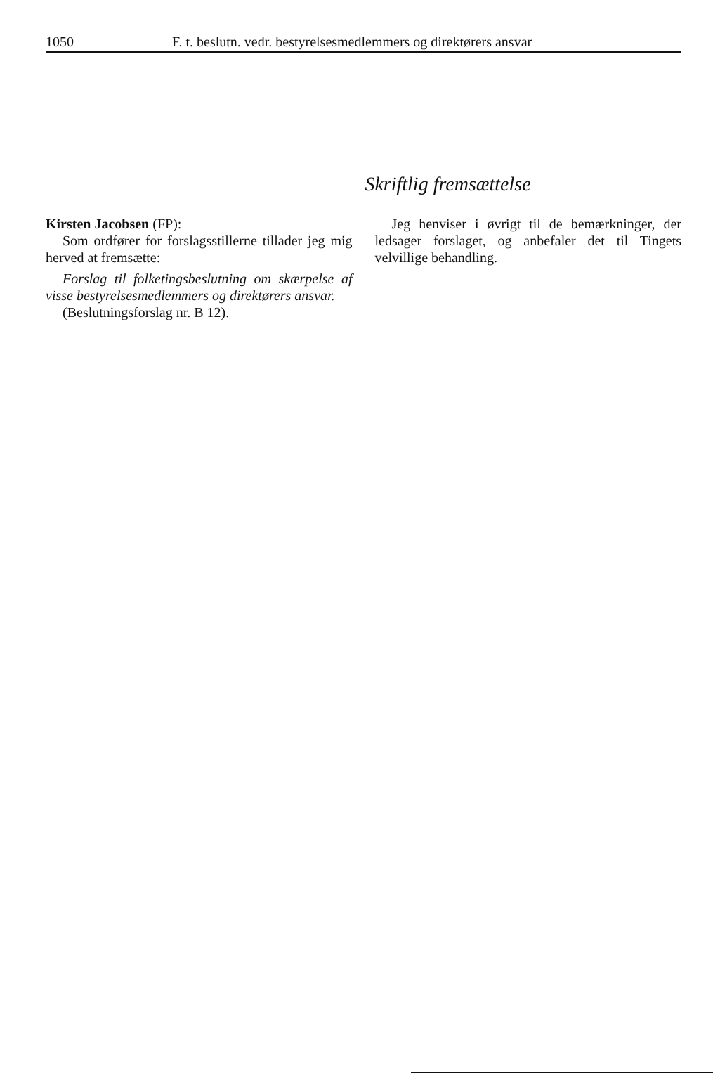1050 F. t. beslutn. vedr. bestyrelsesmedlemmers og direktørers ansvar
Skriftlig fremsættelse
Kirsten Jacobsen (FP):
Som ordfører for forslagsstillerne tillader jeg mig herved at fremsætte:
Forslag til folketingsbeslutning om skærpelse af visse bestyrelsesmedlemmers og direktørers ansvar.
(Beslutningsforslag nr. B 12).
Jeg henviser i øvrigt til de bemærkninger, der ledsager forslaget, og anbefaler det til Tingets velvillige behandling.